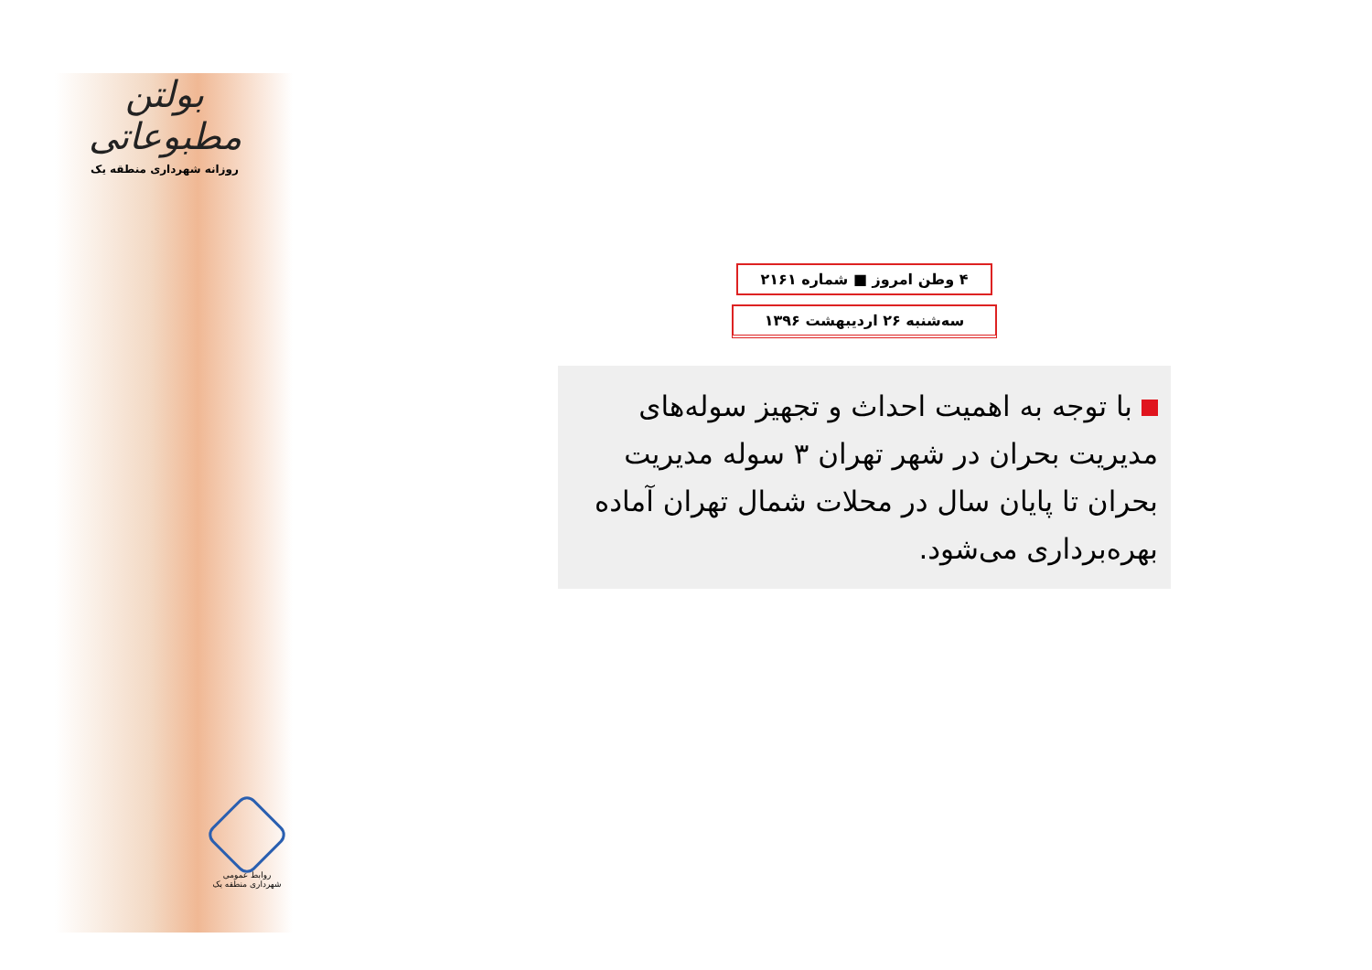بولتن مطبوعاتی
روزانه شهرداری منطقه یک
روابط عمومی
شهرداری منطقه یک
۴ وطن امروز ■ شماره ۲۱۶۱
سه‌شنبه ۲۶ اردیبهشت ۱۳۹۶
با توجه به اهمیت احداث و تجهیز سوله‌های مدیریت بحران در شهر تهران ۳ سوله مدیریت بحران تا پایان سال در محلات شمال تهران آماده بهره‌برداری می‌شود.